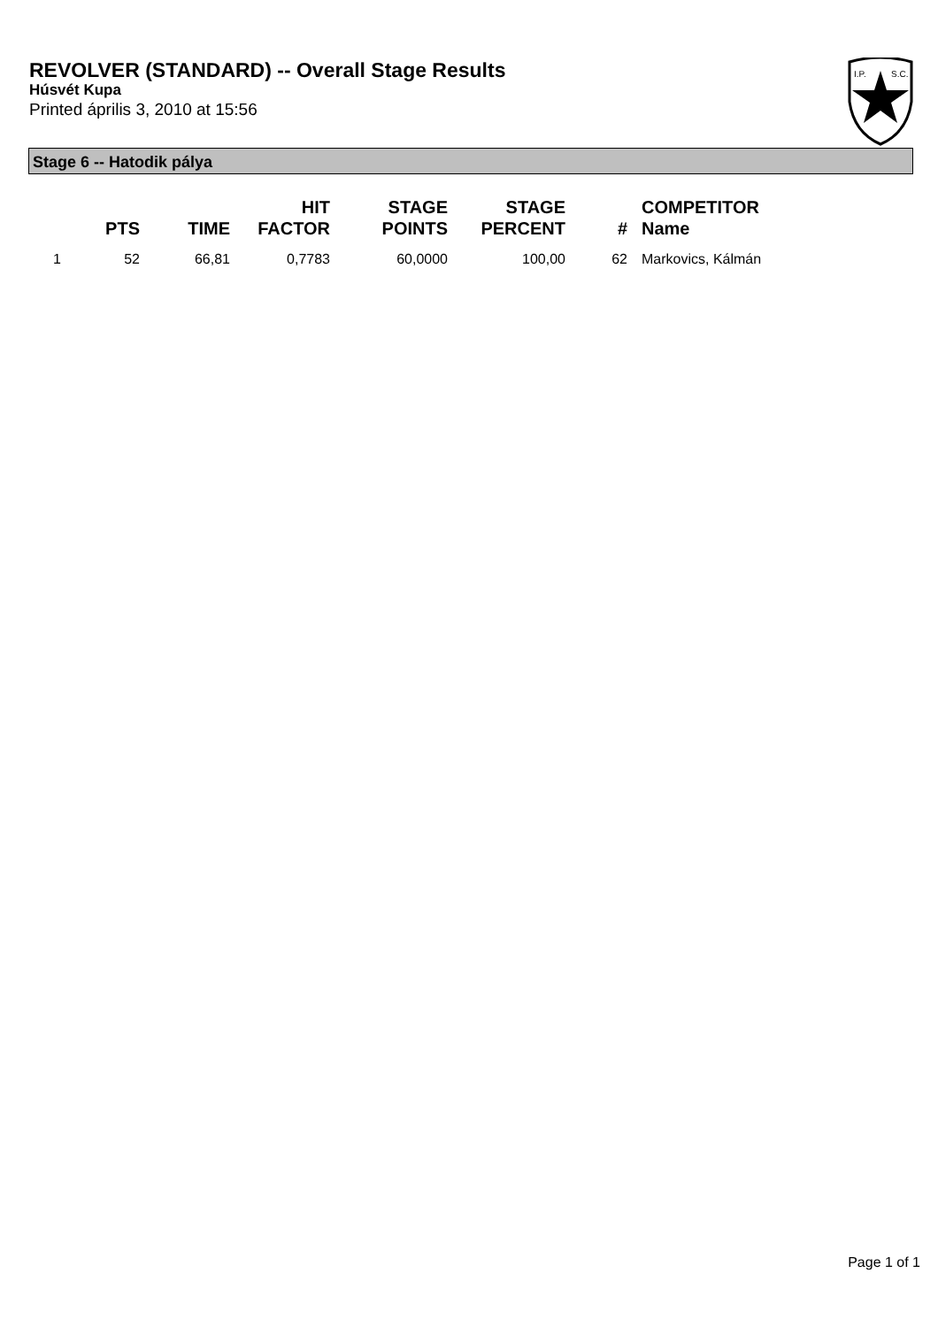REVOLVER (STANDARD) -- Overall Stage Results
Húsvét Kupa
Printed április 3, 2010 at 15:56
I.P.
S.C.
Stage 6 -- Hatodik pálya
| | PTS | TIME | HIT FACTOR | STAGE POINTS | STAGE PERCENT | # | COMPETITOR Name |
| --- | --- | --- | --- | --- | --- | --- | --- |
| 1 | 52 | 66,81 | 0,7783 | 60,0000 | 100,00 | 62 | Markovics, Kálmán |
Page 1 of 1